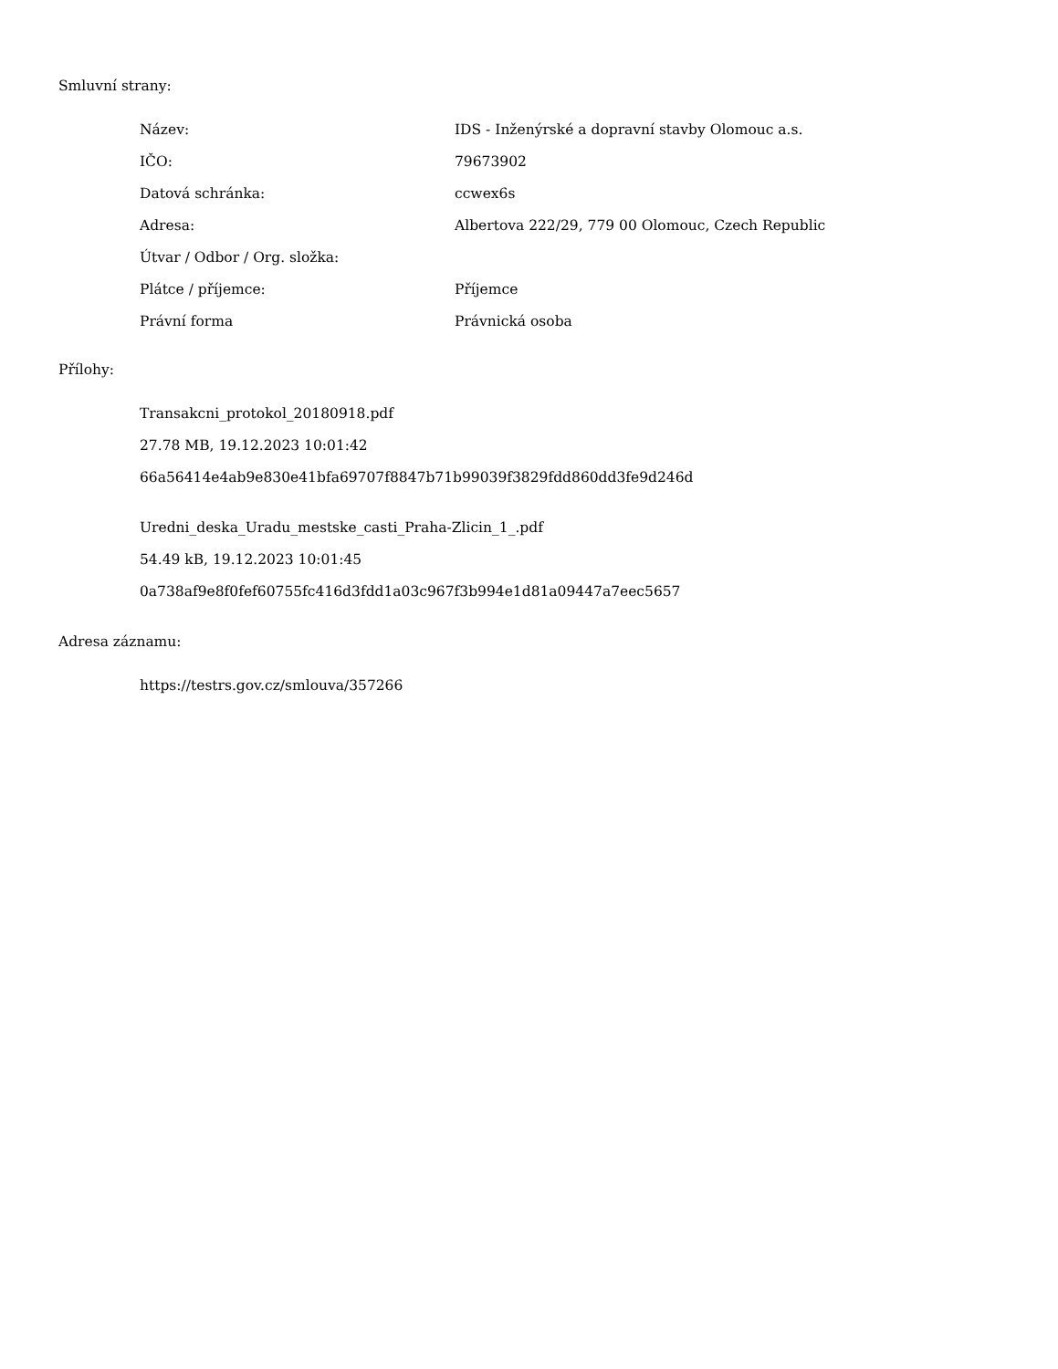Smluvní strany:
| Název: | IDS - Inženýrské a dopravní stavby Olomouc a.s. |
| IČO: | 79673902 |
| Datová schránka: | ccwex6s |
| Adresa: | Albertova 222/29, 779 00 Olomouc, Czech Republic |
| Útvar / Odbor / Org. složka: | |
| Plátce / příjemce: | Příjemce |
| Právní forma | Právnická osoba |
Přílohy:
Transakcni_protokol_20180918.pdf
27.78 MB, 19.12.2023 10:01:42
66a56414e4ab9e830e41bfa69707f8847b71b99039f3829fdd860dd3fe9d246d
Uredni_deska_Uradu_mestske_casti_Praha-Zlicin_1_.pdf
54.49 kB, 19.12.2023 10:01:45
0a738af9e8f0fef60755fc416d3fdd1a03c967f3b994e1d81a09447a7eec5657
Adresa záznamu:
https://testrs.gov.cz/smlouva/357266